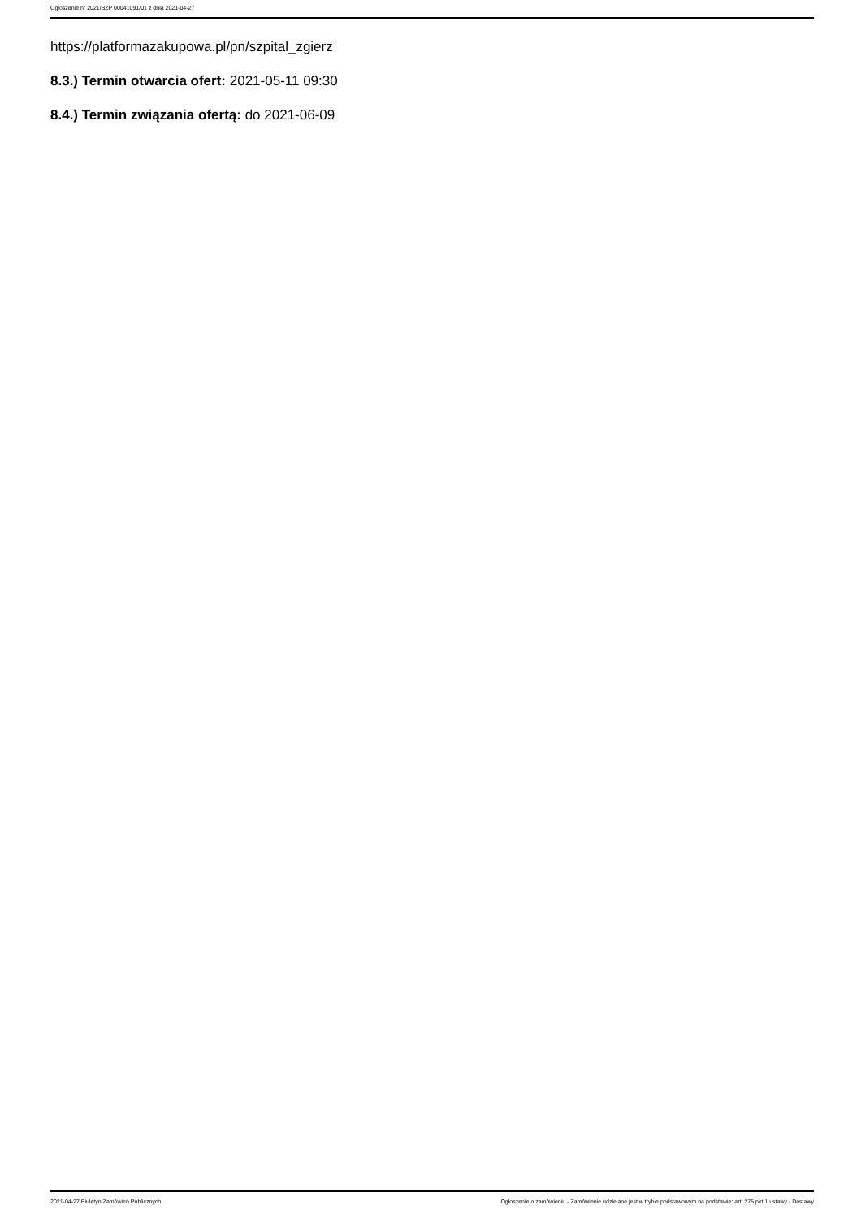Ogłoszenie nr 2021/BZP 00041091/01 z dnia 2021-04-27
https://platformazakupowa.pl/pn/szpital_zgierz
8.3.) Termin otwarcia ofert: 2021-05-11 09:30
8.4.) Termin związania ofertą: do 2021-06-09
2021-04-27 Biuletyn Zamówień Publicznych Ogłoszenie o zamówieniu - Zamówienie udzielane jest w trybie podstawowym na podstawie: art. 275 pkt 1 ustawy - Dostawy